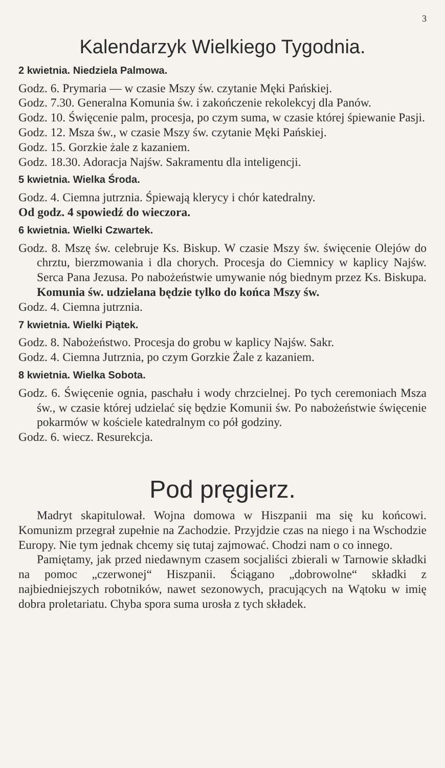3
Kalendarzyk Wielkiego Tygodnia.
2 kwietnia. Niedziela Palmowa.
Godz. 6. Prymaria — w czasie Mszy św. czytanie Męki Pańskiej.
Godz. 7.30. Generalna Komunia św. i zakończenie rekolekcyj dla Panów.
Godz. 10. Święcenie palm, procesja, po czym suma, w czasie której śpiewanie Pasji.
Godz. 12. Msza św., w czasie Mszy św. czytanie Męki Pańskiej.
Godz. 15. Gorzkie żale z kazaniem.
Godz. 18.30. Adoracja Najśw. Sakramentu dla inteligencji.
5 kwietnia. Wielka Środa.
Godz. 4. Ciemna jutrznia. Śpiewają klerycy i chór katedralny.
Od godz. 4 spowiedź do wieczora.
6 kwietnia. Wielki Czwartek.
Godz. 8. Mszę św. celebruje Ks. Biskup. W czasie Mszy św. święcenie Olejów do chrztu, bierzmowania i dla chorych. Procesja do Ciemnicy w kaplicy Najśw. Serca Pana Jezusa. Po nabożeństwie umywanie nóg biednym przez Ks. Biskupa. Komunia św. udzielana będzie tylko do końca Mszy św.
Godz. 4. Ciemna jutrznia.
7 kwietnia. Wielki Piątek.
Godz. 8. Nabożeństwo. Procesja do grobu w kaplicy Najśw. Sakr.
Godz. 4. Ciemna Jutrznia, po czym Gorzkie Żale z kazaniem.
8 kwietnia. Wielka Sobota.
Godz. 6. Święcenie ognia, paschału i wody chrzcielnej. Po tych ceremoniach Msza św., w czasie której udzielać się będzie Komunii św. Po nabożeństwie święcenie pokarmów w kościele katedralnym co pół godziny.
Godz. 6. wiecz. Resurekcja.
Pod pręgierz.
Madryt skapitulował. Wojna domowa w Hiszpanii ma się ku końcowi. Komunizm przegrał zupełnie na Zachodzie. Przyjdzie czas na niego i na Wschodzie Europy. Nie tym jednak chcemy się tutaj zajmować. Chodzi nam o co innego.
Pamiętamy, jak przed niedawnym czasem socjaliści zbierali w Tarnowie składki na pomoc „czerwonej“ Hiszpanii. Ściągano „dobrowolne“ składki z najbiedniejszych robotników, nawet sezonowych, pracujących na Wątoku w imię dobra proletariatu. Chyba spora suma urosła z tych składek.